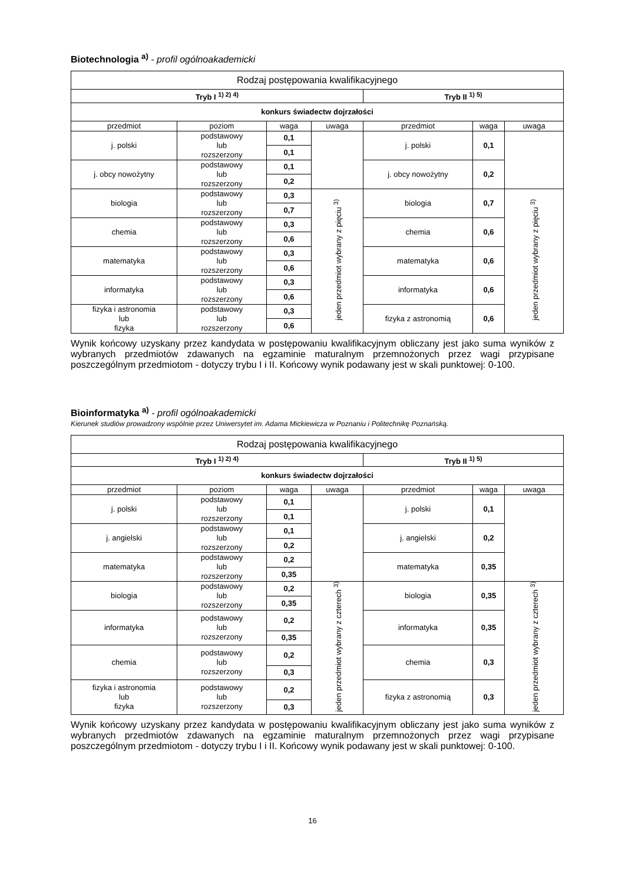Biotechnologia <sup>a)</sup> - profil ogólnoakademicki
| Rodzaj postępowania kwalifikacyjnego | | | | | | |
| Tryb I <sup>1) 2) 4)</sup> | | | | Tryb II <sup>1) 5)</sup> | | |
| konkurs świadectw dojrzałości | | | | | | |
| przedmiot | poziom | waga | uwaga | przedmiot | waga | uwaga |
| j. polski | podstawowy lub rozszerzony | 0,1 | | j. polski | 0,1 | |
| | | 0,1 | | | | |
| j. obcy nowożytny | podstawowy lub rozszerzony | 0,1 | | j. obcy nowożytny | 0,2 | |
| | | 0,2 | | | | |
| biologia | podstawowy lub rozszerzony | 0,3 | jeden przedmiot wybrany z pięciu <sup>3)</sup> | biologia | 0,7 | jeden przedmiot wybrany z pięciu <sup>3)</sup> |
| | | 0,7 | | | | |
| chemia | podstawowy lub rozszerzony | 0,3 | | chemia | 0,6 | |
| | | 0,6 | | | | |
| matematyka | podstawowy lub rozszerzony | 0,3 | | matematyka | 0,6 | |
| | | 0,6 | | | | |
| informatyka | podstawowy lub rozszerzony | 0,3 | | informatyka | 0,6 | |
| | | 0,6 | | | | |
| fizyka i astronomia lub fizyka | podstawowy lub rozszerzony | 0,3 | | fizyka z astronomią | 0,6 | |
| | | 0,6 | | | | |
Wynik końcowy uzyskany przez kandydata w postępowaniu kwalifikacyjnym obliczany jest jako suma wyników z wybranych przedmiotów zdawanych na egzaminie maturalnym przemnożonych przez wagi przypisane poszczególnym przedmiotom - dotyczy trybu I i II. Końcowy wynik podawany jest w skali punktowej: 0-100.
Bioinformatyka <sup>a)</sup> - profil ogólnoakademicki
Kierunek studiów prowadzony wspólnie przez Uniwersytet im. Adama Mickiewicza w Poznaniu i Politechnikę Poznańską.
| Rodzaj postępowania kwalifikacyjnego | | | | | | |
| Tryb I <sup>1) 2) 4)</sup> | | | | Tryb II <sup>1) 5)</sup> | | |
| konkurs świadectw dojrzałości | | | | | | |
| przedmiot | poziom | waga | uwaga | przedmiot | waga | uwaga |
| j. polski | podstawowy lub rozszerzony | 0,1 | | j. polski | 0,1 | |
| | | 0,1 | | | | |
| j. angielski | podstawowy lub rozszerzony | 0,1 | | j. angielski | 0,2 | |
| | | 0,2 | | | | |
| matematyka | podstawowy lub rozszerzony | 0,2 | | matematyka | 0,35 | |
| | | 0,35 | | | | |
| biologia | podstawowy lub rozszerzony | 0,2 | jeden przedmiot wybrany z czterech <sup>3)</sup> | biologia | 0,35 | jeden przedmiot wybrany z czterech <sup>3)</sup> |
| | | 0,35 | | | | |
| informatyka | podstawowy lub rozszerzony | 0,2 | | informatyka | 0,35 | |
| | | 0,35 | | | | |
| chemia | podstawowy lub rozszerzony | 0,2 | | chemia | 0,3 | |
| | | 0,3 | | | | |
| fizyka i astronomia lub fizyka | podstawowy lub rozszerzony | 0,2 | | fizyka z astronomią | 0,3 | |
| | | 0,3 | | | | |
Wynik końcowy uzyskany przez kandydata w postępowaniu kwalifikacyjnym obliczany jest jako suma wyników z wybranych przedmiotów zdawanych na egzaminie maturalnym przemnożonych przez wagi przypisane poszczególnym przedmiotom - dotyczy trybu I i II. Końcowy wynik podawany jest w skali punktowej: 0-100.
16